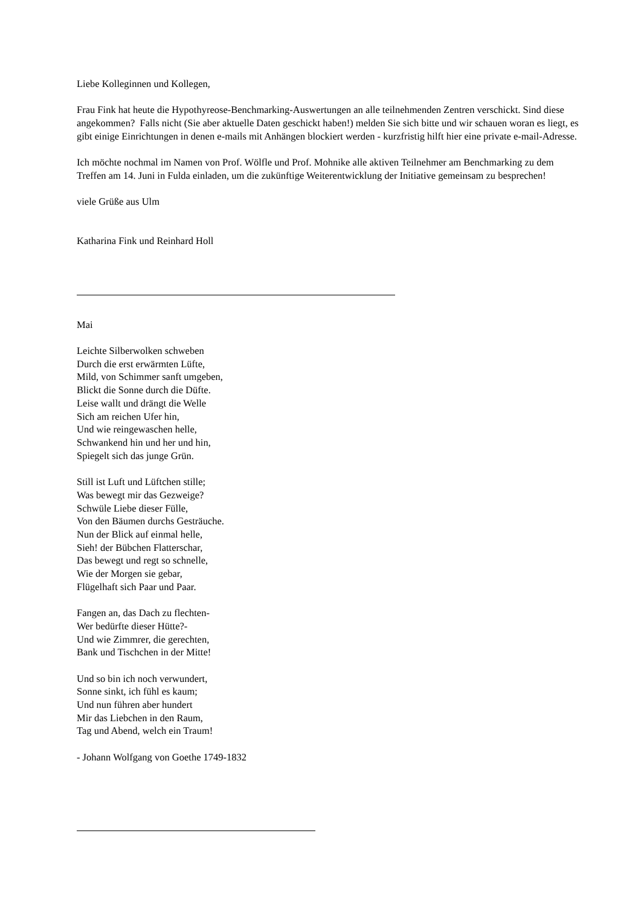Liebe Kolleginnen und Kollegen,
Frau Fink hat heute die Hypothyreose-Benchmarking-Auswertungen an alle teilnehmenden Zentren verschickt. Sind diese angekommen? Falls nicht (Sie aber aktuelle Daten geschickt haben!) melden Sie sich bitte und wir schauen woran es liegt, es gibt einige Einrichtungen in denen e-mails mit Anhängen blockiert werden - kurzfristig hilft hier eine private e-mail-Adresse.
Ich möchte nochmal im Namen von Prof. Wölfle und Prof. Mohnike alle aktiven Teilnehmer am Benchmarking zu dem Treffen am 14. Juni in Fulda einladen, um die zukünftige Weiterentwicklung der Initiative gemeinsam zu besprechen!
viele Grüße aus Ulm
Katharina Fink und Reinhard Holl
Mai
Leichte Silberwolken schweben
Durch die erst erwärmten Lüfte,
Mild, von Schimmer sanft umgeben,
Blickt die Sonne durch die Düfte.
Leise wallt und drängt die Welle
Sich am reichen Ufer hin,
Und wie reingewaschen helle,
Schwankend hin und her und hin,
Spiegelt sich das junge Grün.
Still ist Luft und Lüftchen stille;
Was bewegt mir das Gezweige?
Schwüle Liebe dieser Fülle,
Von den Bäumen durchs Gesträuche.
Nun der Blick auf einmal helle,
Sieh! der Bübchen Flatterschar,
Das bewegt und regt so schnelle,
Wie der Morgen sie gebar,
Flügelhaft sich Paar und Paar.
Fangen an, das Dach zu flechten-
Wer bedürfte dieser Hütte?-
Und wie Zimmrer, die gerechten,
Bank und Tischchen in der Mitte!
Und so bin ich noch verwundert,
Sonne sinkt, ich fühl es kaum;
Und nun führen aber hundert
Mir das Liebchen in den Raum,
Tag und Abend, welch ein Traum!
- Johann Wolfgang von Goethe 1749-1832